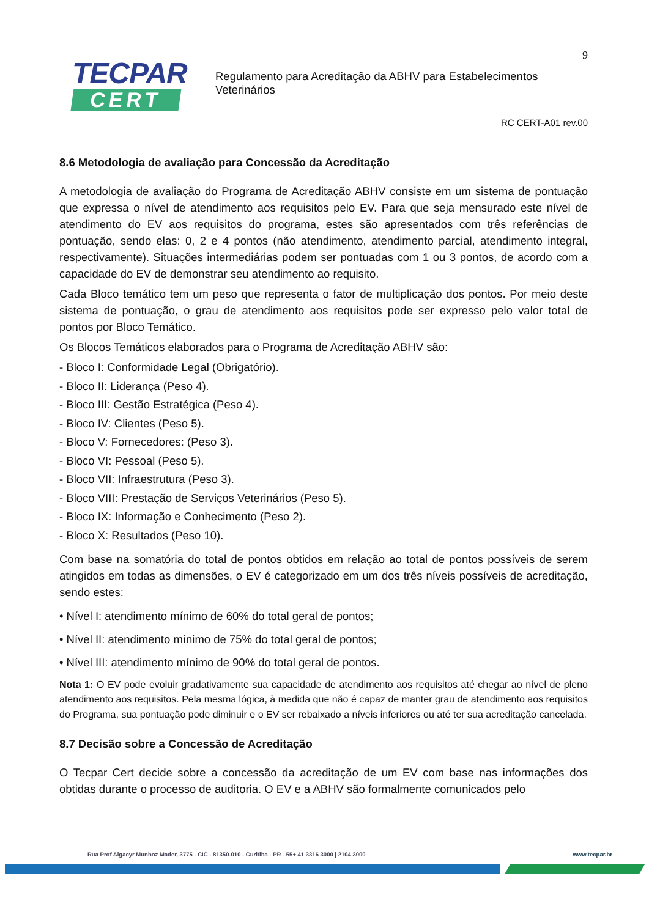TECPAR
CERT
9
Regulamento para Acreditação da ABHV para Estabelecimentos
Veterinários
RC CERT-A01 rev.00
8.6 Metodologia de avaliação para Concessão da Acreditação
A metodologia de avaliação do Programa de Acreditação ABHV consiste em um sistema de pontuação que expressa o nível de atendimento aos requisitos pelo EV. Para que seja mensurado este nível de atendimento do EV aos requisitos do programa, estes são apresentados com três referências de pontuação, sendo elas: 0, 2 e 4 pontos (não atendimento, atendimento parcial, atendimento integral, respectivamente). Situações intermediárias podem ser pontuadas com 1 ou 3 pontos, de acordo com a capacidade do EV de demonstrar seu atendimento ao requisito.
Cada Bloco temático tem um peso que representa o fator de multiplicação dos pontos. Por meio deste sistema de pontuação, o grau de atendimento aos requisitos pode ser expresso pelo valor total de pontos por Bloco Temático.
Os Blocos Temáticos elaborados para o Programa de Acreditação ABHV são:
- Bloco I: Conformidade Legal (Obrigatório).
- Bloco II: Liderança (Peso 4).
- Bloco III: Gestão Estratégica (Peso 4).
- Bloco IV: Clientes (Peso 5).
- Bloco V: Fornecedores: (Peso 3).
- Bloco VI: Pessoal (Peso 5).
- Bloco VII: Infraestrutura (Peso 3).
- Bloco VIII: Prestação de Serviços Veterinários (Peso 5).
- Bloco IX: Informação e Conhecimento (Peso 2).
- Bloco X: Resultados (Peso 10).
Com base na somatória do total de pontos obtidos em relação ao total de pontos possíveis de serem atingidos em todas as dimensões, o EV é categorizado em um dos três níveis possíveis de acreditação, sendo estes:
• Nível I: atendimento mínimo de 60% do total geral de pontos;
• Nível II: atendimento mínimo de 75% do total geral de pontos;
• Nível III: atendimento mínimo de 90% do total geral de pontos.
Nota 1: O EV pode evoluir gradativamente sua capacidade de atendimento aos requisitos até chegar ao nível de pleno atendimento aos requisitos. Pela mesma lógica, à medida que não é capaz de manter grau de atendimento aos requisitos do Programa, sua pontuação pode diminuir e o EV ser rebaixado a níveis inferiores ou até ter sua acreditação cancelada.
8.7 Decisão sobre a Concessão de Acreditação
O Tecpar Cert decide sobre a concessão da acreditação de um EV com base nas informações dos obtidas durante o processo de auditoria. O EV e a ABHV são formalmente comunicados pelo
Rua Prof Algacyr Munhoz Mader, 3775 - CIC - 81350-010 - Curitiba - PR - 55+ 41 3316 3000 | 2104 3000 www.tecpar.br